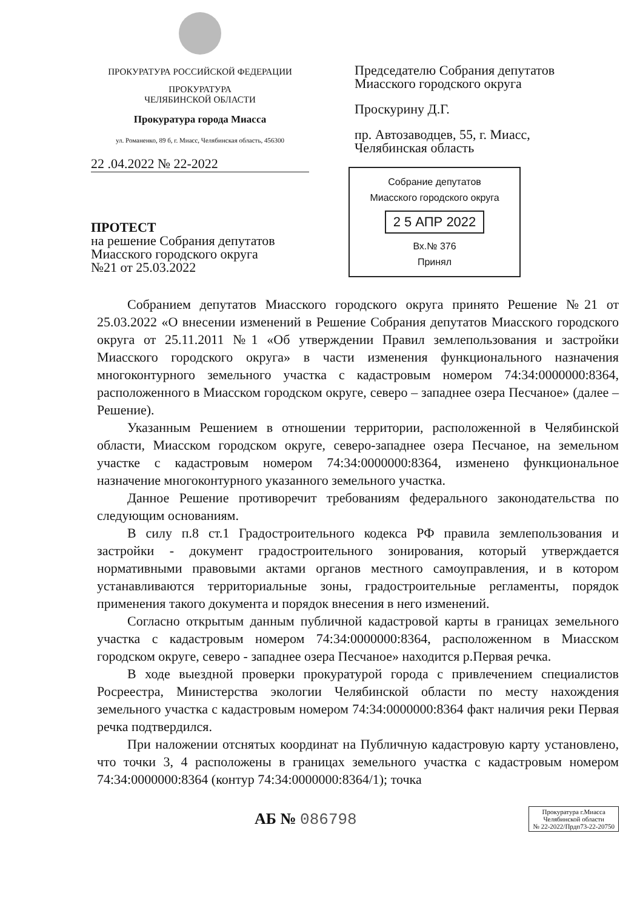ПРОКУРАТУРА РОССИЙСКОЙ ФЕДЕРАЦИИ
ПРОКУРАТУРА
ЧЕЛЯБИНСКОЙ ОБЛАСТИ
Прокуратура города Миасса
ул. Романенко, 89 б, г. Миасс, Челябинская область, 456300
22 .04.2022 № 22-2022
ПРОТЕСТ
на решение Собрания депутатов
Миасского городского округа
№21 от 25.03.2022
Председателю Собрания депутатов
Миасского городского округа
Проскурину Д.Г.
пр. Автозаводцев, 55, г. Миасс,
Челябинская область
Собрание депутатов
Миасского городского округа
2 5 АПР 2022
Вх.№ 376
Принял
Собранием депутатов Миасского городского округа принято Решение №21 от 25.03.2022 «О внесении изменений в Решение Собрания депутатов Миасского городского округа от 25.11.2011 №1 «Об утверждении Правил землепользования и застройки Миасского городского округа» в части изменения функционального назначения многоконтурного земельного участка с кадастровым номером 74:34:0000000:8364, расположенного в Миасском городском округе, северо – западнее озера Песчаное» (далее – Решение).
Указанным Решением в отношении территории, расположенной в Челябинской области, Миасском городском округе, северо-западнее озера Песчаное, на земельном участке с кадастровым номером 74:34:0000000:8364, изменено функциональное назначение многоконтурного указанного земельного участка.
Данное Решение противоречит требованиям федерального законодательства по следующим основаниям.
В силу п.8 ст.1 Градостроительного кодекса РФ правила землепользования и застройки - документ градостроительного зонирования, который утверждается нормативными правовыми актами органов местного самоуправления, и в котором устанавливаются территориальные зоны, градостроительные регламенты, порядок применения такого документа и порядок внесения в него изменений.
Согласно открытым данным публичной кадастровой карты в границах земельного участка с кадастровым номером 74:34:0000000:8364, расположенном в Миасском городском округе, северо - западнее озера Песчаное» находится р.Первая речка.
В ходе выездной проверки прокуратурой города с привлечением специалистов Росреестра, Министерства экологии Челябинской области по месту нахождения земельного участка с кадастровым номером 74:34:0000000:8364 факт наличия реки Первая речка подтвердился.
При наложении отснятых координат на Публичную кадастровую карту установлено, что точки 3, 4 расположены в границах земельного участка с кадастровым номером 74:34:0000000:8364 (контур 74:34:0000000:8364/1); точка
АБ № 086798
Прокуратура г.Миасса
Челябинской области
№ 22-2022/Прдп73-22-20750